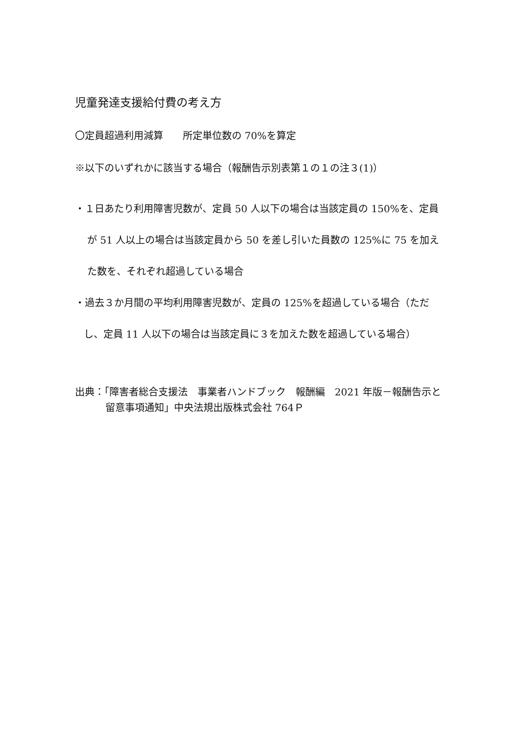児童発達支援給付費の考え方
〇定員超過利用減算　　所定単位数の 70%を算定
※以下のいずれかに該当する場合（報酬告示別表第１の１の注３(1)）
・１日あたり利用障害児数が、定員 50 人以下の場合は当該定員の 150%を、定員が 51 人以上の場合は当該定員から 50 を差し引いた員数の 125%に 75 を加えた数を、それぞれ超過している場合
・過去３か月間の平均利用障害児数が、定員の 125%を超過している場合（ただし、定員 11 人以下の場合は当該定員に３を加えた数を超過している場合）
出典：「障害者総合支援法　事業者ハンドブック　報酬編　2021 年版－報酬告示と留意事項通知」中央法規出版株式会社 764Ｐ